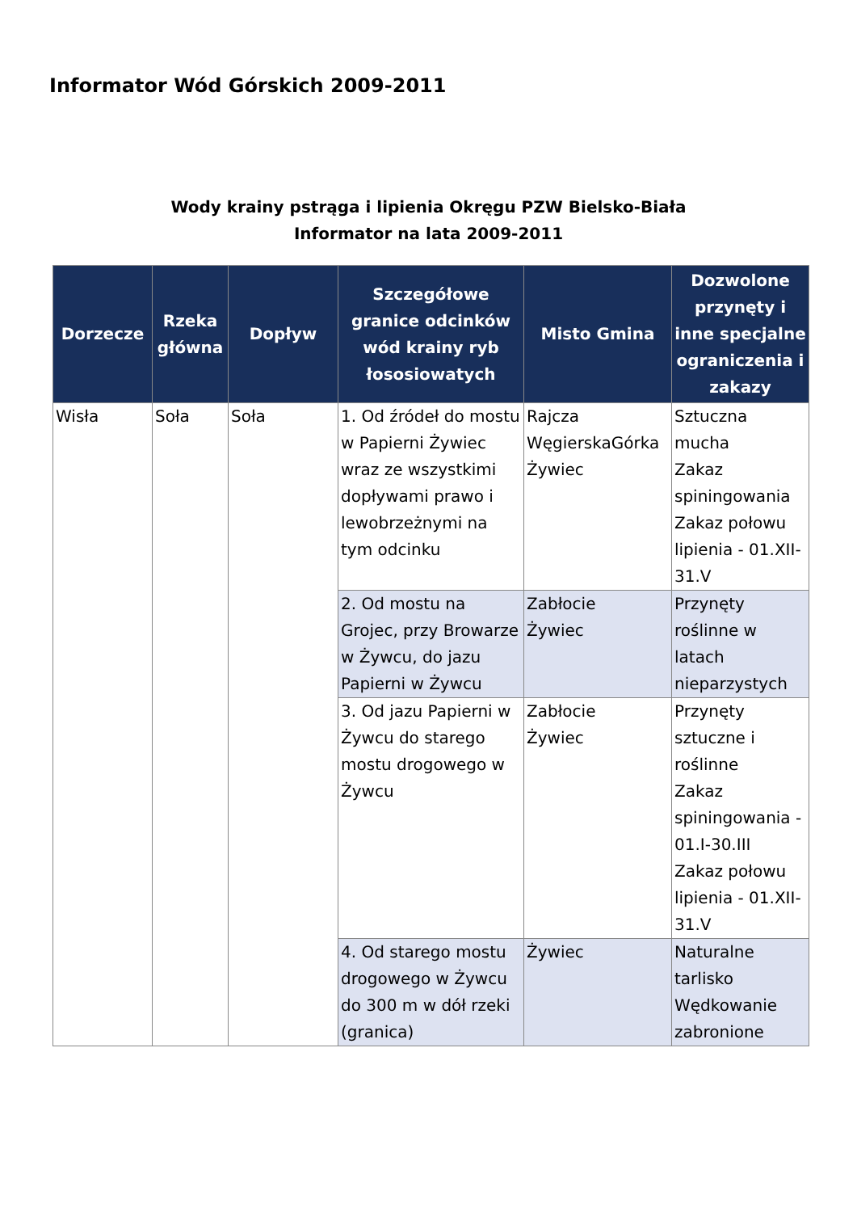Informator Wód Górskich 2009-2011
Wody krainy pstrąga i lipienia Okręgu PZW Bielsko-Biała
Informator na lata 2009-2011
| Dorzecze | Rzeka główna | Dopływ | Szczegółowe granice odcinków wód krainy ryb łososiowatych | Misto Gmina | Dozwolone przynęty i inne specjalne ograniczenia i zakazy |
| --- | --- | --- | --- | --- | --- |
| Wisła | Soła | Soła | 1. Od źródeł do mostu w Papierni Żywiec wraz ze wszystkimi dopływami prawo i lewobrzeżnymi na tym odcinku | Rajcza WęgierskaGórka Żywiec | Sztuczna mucha Zakaz spiningowania Zakaz połowu lipienia - 01.XII-31.V |
| | | | 2. Od mostu na Grojec, przy Browarze w Żywcu, do jazu Papierni w Żywcu | Zabłocie Żywiec | Przynęty roślinne w latach nieparzystych |
| | | | 3. Od jazu Papierni w Żywcu do starego mostu drogowego w Żywcu | Zabłocie Żywiec | Przynęty sztuczne i roślinne Zakaz spiningowania - 01.I-30.III Zakaz połowu lipienia - 01.XII-31.V |
| | | | 4. Od starego mostu drogowego w Żywcu do 300 m w dół rzeki (granica) | Żywiec | Naturalne tarlisko Wędkowanie zabronione |